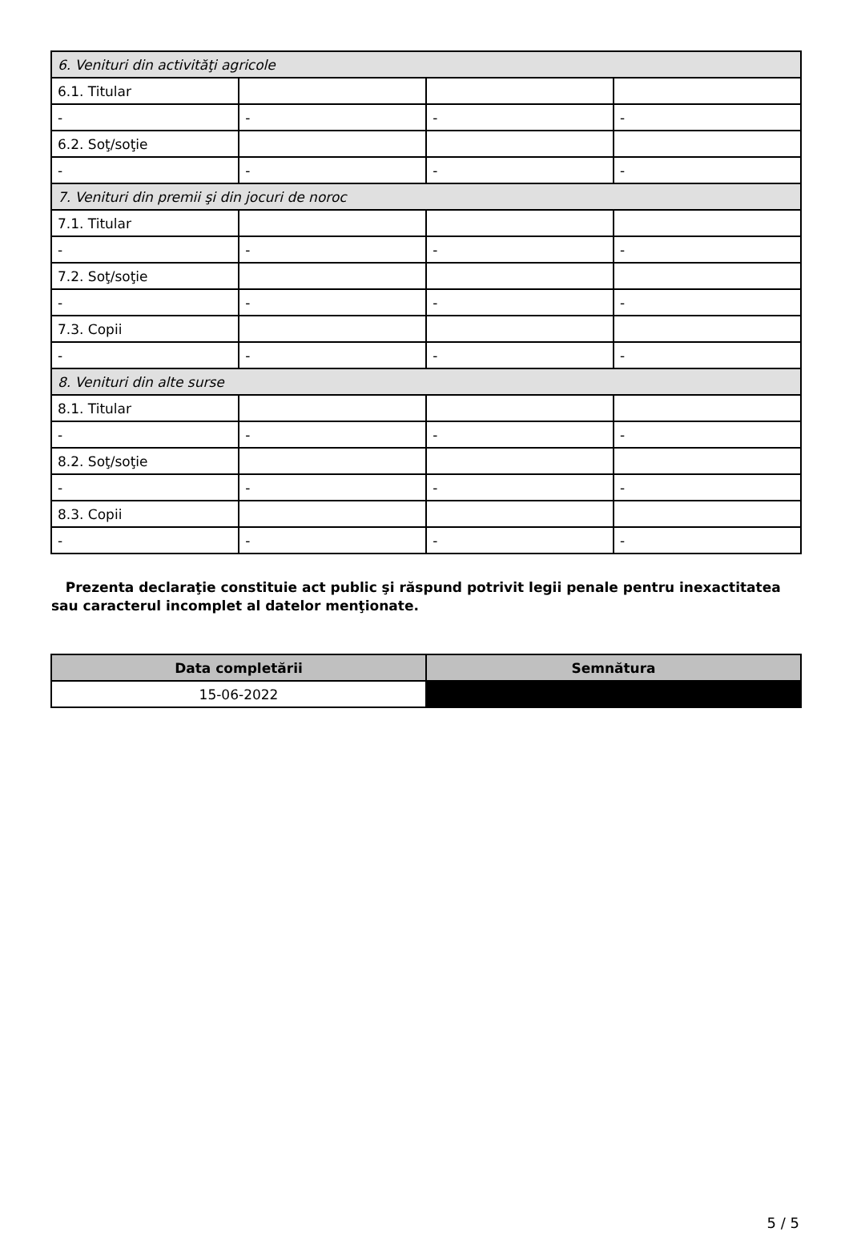| 6. Venituri din activităţi agricole | | | |
| 6.1. Titular | | | |
| - | - | - | - |
| 6.2. Soţ/soţie | | | |
| - | - | - | - |
| 7. Venituri din premii şi din jocuri de noroc | | | |
| 7.1. Titular | | | |
| - | - | - | - |
| 7.2. Soţ/soţie | | | |
| - | - | - | - |
| 7.3. Copii | | | |
| - | - | - | - |
| 8. Venituri din alte surse | | | |
| 8.1. Titular | | | |
| - | - | - | - |
| 8.2. Soţ/soţie | | | |
| - | - | - | - |
| 8.3. Copii | | | |
| - | - | - | - |
Prezenta declaraţie constituie act public şi răspund potrivit legii penale pentru inexactitatea sau caracterul incomplet al datelor menţionate.
| Data completării | Semnătura |
| --- | --- |
| 15-06-2022 | |
5 / 5